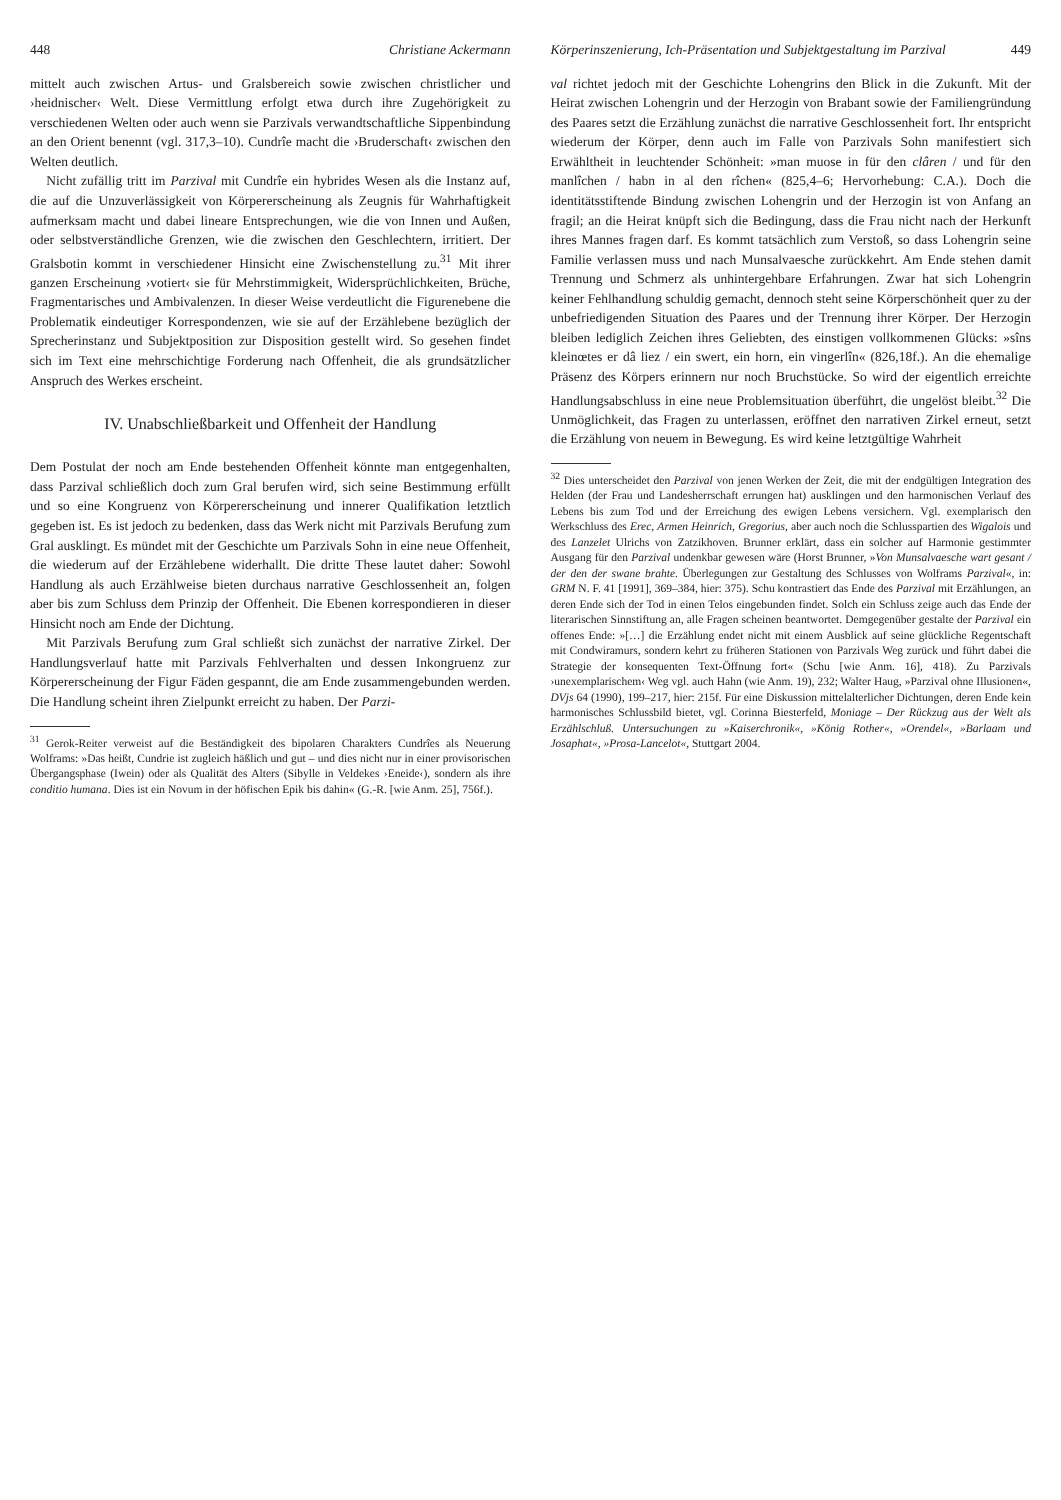448 Christiane Ackermann
mittelt auch zwischen Artus- und Gralsbereich sowie zwischen christlicher und ›heidnischer‹ Welt. Diese Vermittlung erfolgt etwa durch ihre Zugehörigkeit zu verschiedenen Welten oder auch wenn sie Parzivals verwandtschaftliche Sippenbindung an den Orient benennt (vgl. 317,3–10). Cundrîe macht die ›Bruderschaft‹ zwischen den Welten deutlich.
Nicht zufällig tritt im Parzival mit Cundrîe ein hybrides Wesen als die Instanz auf, die auf die Unzuverlässigkeit von Körpererscheinung als Zeugnis für Wahrhaftigkeit aufmerksam macht und dabei lineare Entsprechungen, wie die von Innen und Außen, oder selbstverständliche Grenzen, wie die zwischen den Geschlechtern, irritiert. Der Gralsbotin kommt in verschiedener Hinsicht eine Zwischenstellung zu.<sup>31</sup> Mit ihrer ganzen Erscheinung ›votiert‹ sie für Mehrstimmigkeit, Widersprüchlichkeiten, Brüche, Fragmentarisches und Ambivalenzen. In dieser Weise verdeutlicht die Figurenebene die Problematik eindeutiger Korrespondenzen, wie sie auf der Erzählebene bezüglich der Sprecherinstanz und Subjektposition zur Disposition gestellt wird. So gesehen findet sich im Text eine mehrschichtige Forderung nach Offenheit, die als grundsätzlicher Anspruch des Werkes erscheint.
IV. Unabschließbarkeit und Offenheit der Handlung
Dem Postulat der noch am Ende bestehenden Offenheit könnte man entgegenhalten, dass Parzival schließlich doch zum Gral berufen wird, sich seine Bestimmung erfüllt und so eine Kongruenz von Körpererscheinung und innerer Qualifikation letztlich gegeben ist. Es ist jedoch zu bedenken, dass das Werk nicht mit Parzivals Berufung zum Gral ausklingt. Es mündet mit der Geschichte um Parzivals Sohn in eine neue Offenheit, die wiederum auf der Erzählebene widerhallt. Die dritte These lautet daher: Sowohl Handlung als auch Erzählweise bieten durchaus narrative Geschlossenheit an, folgen aber bis zum Schluss dem Prinzip der Offenheit. Die Ebenen korrespondieren in dieser Hinsicht noch am Ende der Dichtung.
Mit Parzivals Berufung zum Gral schließt sich zunächst der narrative Zirkel. Der Handlungsverlauf hatte mit Parzivals Fehlverhalten und dessen Inkongruenz zur Körpererscheinung der Figur Fäden gespannt, die am Ende zusammengebunden werden. Die Handlung scheint ihren Zielpunkt erreicht zu haben. Der Parzi-
<sup>31</sup> Gerok-Reiter verweist auf die Beständigkeit des bipolaren Charakters Cundrîes als Neuerung Wolframs: »Das heißt, Cundrie ist zugleich häßlich und gut – und dies nicht nur in einer provisorischen Übergangsphase (Iwein) oder als Qualität des Alters (Sibylle in Veldekes ›Eneide‹), sondern als ihre conditio humana. Dies ist ein Novum in der höfischen Epik bis dahin« (G.-R. [wie Anm. 25], 756f.).
Körperinszenierung, Ich-Präsentation und Subjektgestaltung im Parzival 449
val richtet jedoch mit der Geschichte Lohengrins den Blick in die Zukunft. Mit der Heirat zwischen Lohengrin und der Herzogin von Brabant sowie der Familiengründung des Paares setzt die Erzählung zunächst die narrative Geschlossenheit fort. Ihr entspricht wiederum der Körper, denn auch im Falle von Parzivals Sohn manifestiert sich Erwähltheit in leuchtender Schönheit: »man muose in für den clâren / und für den manlîchen / habn in al den rîchen« (825,4–6; Hervorhebung: C.A.). Doch die identitätsstiftende Bindung zwischen Lohengrin und der Herzogin ist von Anfang an fragil; an die Heirat knüpft sich die Bedingung, dass die Frau nicht nach der Herkunft ihres Mannes fragen darf. Es kommt tatsächlich zum Verstoß, so dass Lohengrin seine Familie verlassen muss und nach Munsalvaesche zurückkehrt. Am Ende stehen damit Trennung und Schmerz als unhintergehbare Erfahrungen. Zwar hat sich Lohengrin keiner Fehlhandlung schuldig gemacht, dennoch steht seine Körperschönheit quer zu der unbefriedigenden Situation des Paares und der Trennung ihrer Körper. Der Herzogin bleiben lediglich Zeichen ihres Geliebten, des einstigen vollkommenen Glücks: »sîns kleinœtes er dâ liez / ein swert, ein horn, ein vingerlîn« (826,18f.). An die ehemalige Präsenz des Körpers erinnern nur noch Bruchstücke. So wird der eigentlich erreichte Handlungsabschluss in eine neue Problemsituation überführt, die ungelöst bleibt.<sup>32</sup> Die Unmöglichkeit, das Fragen zu unterlassen, eröffnet den narrativen Zirkel erneut, setzt die Erzählung von neuem in Bewegung. Es wird keine letztgültige Wahrheit
<sup>32</sup> Dies unterscheidet den Parzival von jenen Werken der Zeit, die mit der endgültigen Integration des Helden (der Frau und Landesherrschaft errungen hat) ausklingen und den harmonischen Verlauf des Lebens bis zum Tod und der Erreichung des ewigen Lebens versichern. Vgl. exemplarisch den Werkschluss des Erec, Armen Heinrich, Gregorius, aber auch noch die Schlusspartien des Wigalois und des Lanzelet Ulrichs von Zatzikhoven. Brunner erklärt, dass ein solcher auf Harmonie gestimmter Ausgang für den Parzival undenkbar gewesen wäre (Horst Brunner, »Von Munsalvaesche wart gesant / der den der swane brahte. Überlegungen zur Gestaltung des Schlusses von Wolframs Parzival«, in: GRM N. F. 41 [1991], 369–384, hier: 375). Schu kontrastiert das Ende des Parzival mit Erzählungen, an deren Ende sich der Tod in einen Telos eingebunden findet. Solch ein Schluss zeige auch das Ende der literarischen Sinnstiftung an, alle Fragen scheinen beantwortet. Demgegenüber gestalte der Parzival ein offenes Ende: »[…] die Erzählung endet nicht mit einem Ausblick auf seine glückliche Regentschaft mit Condwiramurs, sondern kehrt zu früheren Stationen von Parzivals Weg zurück und führt dabei die Strategie der konsequenten Text-Öffnung fort« (Schu [wie Anm. 16], 418). Zu Parzivals ›unexemplarischem‹ Weg vgl. auch Hahn (wie Anm. 19), 232; Walter Haug, »Parzival ohne Illusionen«, DVjs 64 (1990), 199–217, hier: 215f. Für eine Diskussion mittelalterlicher Dichtungen, deren Ende kein harmonisches Schlussbild bietet, vgl. Corinna Biesterfeld, Moniage – Der Rückzug aus der Welt als Erzählschluß. Untersuchungen zu »Kaiserchronik«, »König Rother«, »Orendel«, »Barlaam und Josaphat«, »Prosa-Lancelot«, Stuttgart 2004.